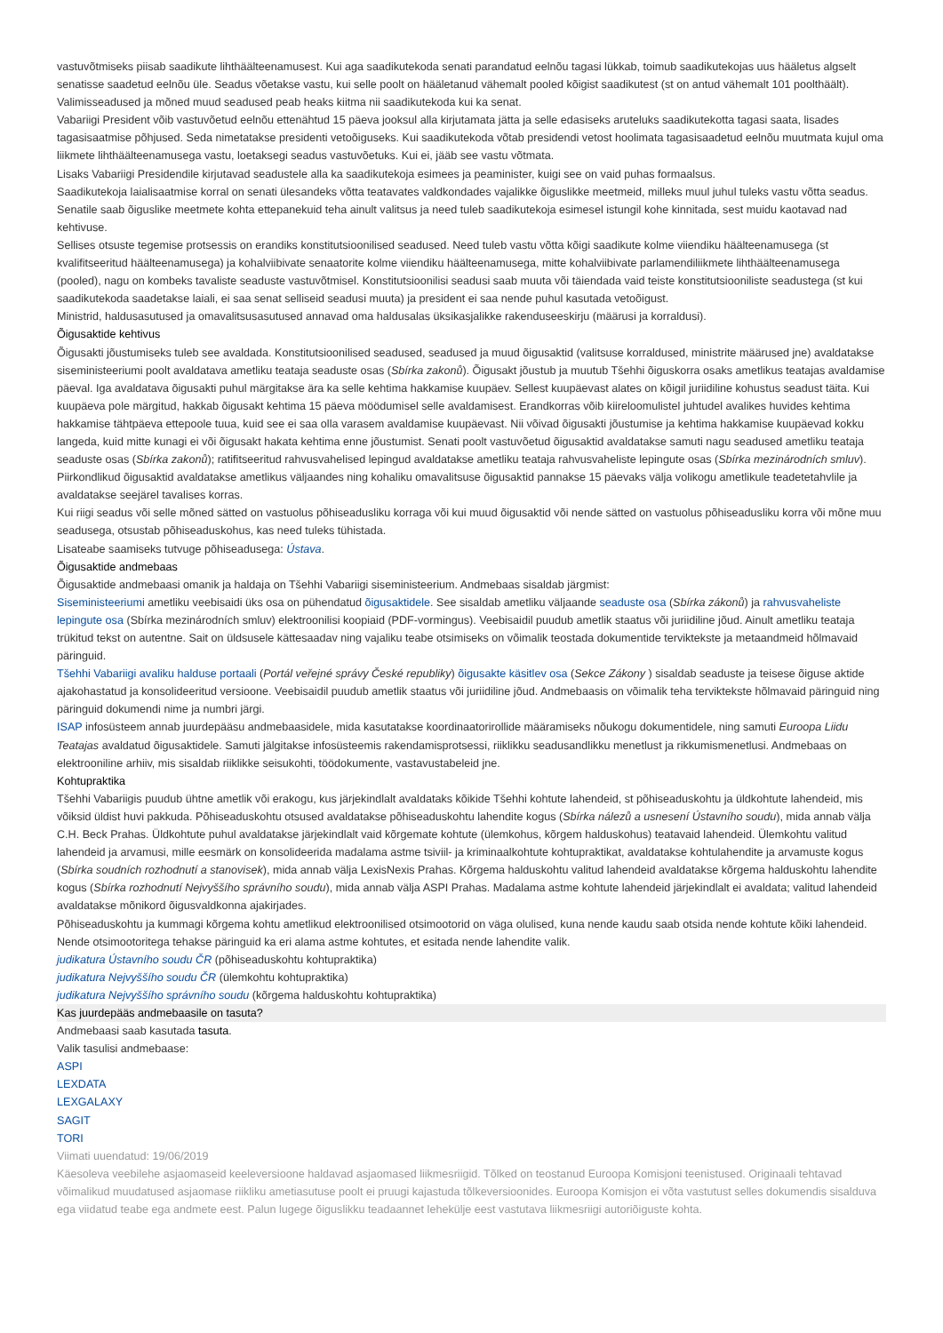vastuvõtmiseks piisab saadikute lihthäälteenamusest. Kui aga saadikutekoda senati parandatud eelnõu tagasi lükkab, toimub saadikutekojas uus hääletus algselt senatisse saadetud eelnõu üle. Seadus võetakse vastu, kui selle poolt on hääletanud vähemalt pooled kõigist saadikutest (st on antud vähemalt 101 poolthäält). Valimisseadused ja mõned muud seadused peab heaks kiitma nii saadikutekoda kui ka senat.
Vabariigi President võib vastuvõetud eelnõu ettenähtud 15 päeva jooksul alla kirjutamata jätta ja selle edasiseks aruteluks saadikutekotta tagasi saata, lisades tagasisaatmise põhjused. Seda nimetatakse presidenti vetoõiguseks. Kui saadikutekoda võtab presidendi vetost hoolimata tagasisaadetud eelnõu muutmata kujul oma liikmete lihthäälteenamusega vastu, loetaksegi seadus vastuvõetuks. Kui ei, jääb see vastu võtmata.
Lisaks Vabariigi Presidendile kirjutavad seadustele alla ka saadikutekoja esimees ja peaminister, kuigi see on vaid puhas formaalsus.
Saadikutekoja laialisaatmise korral on senati ülesandeks võtta teatavates valdkondades vajalikke õiguslikke meetmeid, milleks muul juhul tuleks vastu võtta seadus. Senatile saab õiguslike meetmete kohta ettepanekuid teha ainult valitsus ja need tuleb saadikutekoja esimesel istungil kohe kinnitada, sest muidu kaotavad nad kehtivuse.
Sellises otsuste tegemise protsessis on erandiks konstitutsioonilised seadused. Need tuleb vastu võtta kõigi saadikute kolme viiendiku häälteenamusega (st kvalifitseeritud häälteenamusega) ja kohalviibivate senaatorite kolme viiendiku häälteenamusega, mitte kohalviibivate parlamendiliikmete lihthäälteenamusega (pooled), nagu on kombeks tavaliste seaduste vastuvõtmisel. Konstitutsioonilisi seadusi saab muuta või täiendada vaid teiste konstitutsiooniliste seadustega (st kui saadikutekoda saadetakse laiali, ei saa senat selliseid seadusi muuta) ja president ei saa nende puhul kasutada vetoõigust.
Ministrid, haldusasutused ja omavalitsusasutused annavad oma haldusalas üksikasjalikke rakenduseeskirju (määrusi ja korraldusi).
Õigusaktide kehtivus
Õigusakti jõustumiseks tuleb see avaldada. Konstitutsioonilised seadused, seadused ja muud õigusaktid (valitsuse korraldused, ministrite määrused jne) avaldatakse siseministeeriumi poolt avaldatava ametliku teataja seaduste osas (Sbírka zakonů). Õigusakt jõustub ja muutub Tšehhi õiguskorra osaks ametlikus teatajas avaldamise päeval. Iga avaldatava õigusakti puhul märgitakse ära ka selle kehtima hakkamise kuupäev. Sellest kuupäevast alates on kõigil juriidiline kohustus seadust täita. Kui kuupäeva pole märgitud, hakkab õigusakt kehtima 15 päeva möödumisel selle avaldamisest. Erandkorras võib kiireloomulistel juhtudel avalikes huvides kehtima hakkamise tähtpäeva ettepoole tuua, kuid see ei saa olla varasem avaldamise kuupäevast. Nii võivad õigusakti jõustumise ja kehtima hakkamise kuupäevad kokku langeda, kuid mitte kunagi ei või õigusakt hakata kehtima enne jõustumist. Senati poolt vastuvõetud õigusaktid avaldatakse samuti nagu seadused ametliku teataja seaduste osas (Sbírka zakonů); ratifitseeritud rahvusvahelised lepingud avaldatakse ametliku teataja rahvusvaheliste lepingute osas (Sbírka mezinárodních smluv). Piirkondlikud õigusaktid avaldatakse ametlikus väljaandes ning kohaliku omavalitsuse õigusaktid pannakse 15 päevaks välja volikogu ametlikule teadetetahvlile ja avaldatakse seejärel tavalises korras.
Kui riigi seadus või selle mõned sätted on vastuolus põhiseadusliku korraga või kui muud õigusaktid või nende sätted on vastuolus põhiseadusliku korra või mõne muu seadusega, otsustab põhiseaduskohus, kas need tuleks tühistada.
Lisateabe saamiseks tutvuge põhiseadusega: Ústava.
Õigusaktide andmebaas
Õigusaktide andmebaasi omanik ja haldaja on Tšehhi Vabariigi siseministeerium. Andmebaas sisaldab järgmist:
Siseministeeriumi ametliku veebisaidi üks osa on pühendatud õigusaktidele. See sisaldab ametliku väljaande seaduste osa (Sbírka zákonů) ja rahvusvaheliste lepingute osa (Sbírka mezinárodních smluv) elektroonilisi koopiaid (PDF-vormingus). Veebisaidil puudub ametlik staatus või juriidiline jõud. Ainult ametliku teataja trükitud tekst on autentne. Sait on üldsusele kättesaadav ning vajaliku teabe otsimiseks on võimalik teostada dokumentide terviktekste ja metaandmeid hõlmavaid päringuid.
Tšehhi Vabariigi avaliku halduse portaali (Portál veřejné správy České republiky) õigusakte käsitlev osa (Sekce Zákony ) sisaldab seaduste ja teisese õiguse aktide ajakohastatud ja konsolideeritud versioone. Veebisaidil puudub ametlik staatus või juriidiline jõud. Andmebaasis on võimalik teha terviktekste hõlmavaid päringuid ning päringuid dokumendi nime ja numbri järgi.
ISAP infosüsteem annab juurdepääsu andmebaasidele, mida kasutatakse koordinaatorirollide määramiseks nõukogu dokumentidele, ning samuti Euroopa Liidu Teatajas avaldatud õigusaktidele. Samuti jälgitakse infosüsteemis rakendamisprotsessi, riiklikku seadusandlikku menetlust ja rikkumismenetlusi. Andmebaas on elektrooniline arhiiv, mis sisaldab riiklikke seisukohti, töödokumente, vastavustabeleid jne.
Kohtupraktika
Tšehhi Vabariigis puudub ühtne ametlik või erakogu, kus järjekindlalt avaldataks kõikide Tšehhi kohtute lahendeid, st põhiseaduskohtu ja üldkohtute lahendeid, mis võiksid üldist huvi pakkuda. Põhiseaduskohtu otsused avaldatakse põhiseaduskohtu lahendite kogus (Sbírka nálezů a usnesení Ústavního soudu), mida annab välja C.H. Beck Prahas. Üldkohtute puhul avaldatakse järjekindlalt vaid kõrgemate kohtute (ülemkohus, kõrgem halduskohus) teatavaid lahendeid. Ülemkohtu valitud lahendeid ja arvamusi, mille eesmärk on konsolideerida madalama astme tsiviil- ja kriminaalkohtute kohtupraktikat, avaldatakse kohtulahendite ja arvamuste kogus (Sbírka soudních rozhodnutí a stanovisek), mida annab välja LexisNexis Prahas. Kõrgema halduskohtu valitud lahendeid avaldatakse kõrgema halduskohtu lahendite kogus (Sbírka rozhodnutí Nejvyššího správního soudu), mida annab välja ASPI Prahas. Madalama astme kohtute lahendeid järjekindlalt ei avaldata; valitud lahendeid avaldatakse mõnikord õigusvaldkonna ajakirjades.
Põhiseaduskohtu ja kummagi kõrgema kohtu ametlikud elektroonilised otsimootorid on väga olulised, kuna nende kaudu saab otsida nende kohtute kõiki lahendeid. Nende otsimootoritega tehakse päringuid ka eri alama astme kohtutes, et esitada nende lahendite valik.
judikatura Ústavního soudu ČR (põhiseaduskohtu kohtupraktika)
judikatura Nejvyššího soudu ČR (ülemkohtu kohtupraktika)
judikatura Nejvyššího správního soudu (kõrgema halduskohtu kohtupraktika)
Kas juurdepääs andmebaasile on tasuta?
Andmebaasi saab kasutada tasuta.
Valik tasulisi andmebaase:
ASPI
LEXDATA
LEXGALAXY
SAGIT
TORI
Viimati uuendatud: 19/06/2019
Käesoleva veebilehe asjaomaseid keeleversioone haldavad asjaomased liikmesriigid. Tõlked on teostanud Euroopa Komisjoni teenistused. Originaali tehtavad võimalikud muudatused asjaomase riikliku ametiasutuse poolt ei pruugi kajastuda tõlkeversioonides. Euroopa Komisjon ei võta vastutust selles dokumendis sisalduva ega viidatud teabe ega andmete eest. Palun lugege õiguslikku teadaannet lehekülje eest vastutava liikmesriigi autoriõiguste kohta.